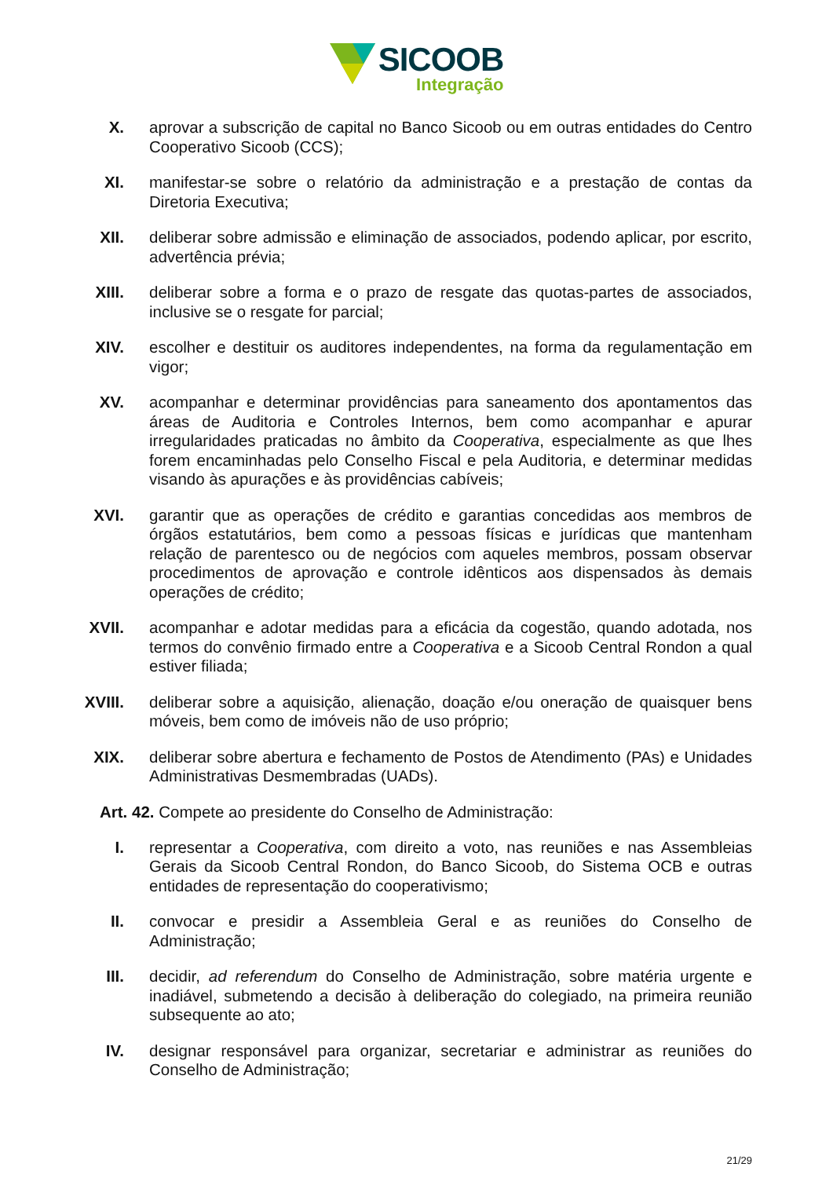SICOOB
Integração
X. aprovar a subscrição de capital no Banco Sicoob ou em outras entidades do Centro Cooperativo Sicoob (CCS);
XI. manifestar-se sobre o relatório da administração e a prestação de contas da Diretoria Executiva;
XII. deliberar sobre admissão e eliminação de associados, podendo aplicar, por escrito, advertência prévia;
XIII.
deliberar sobre a forma e o prazo de resgate das quotas-partes de associados, inclusive se o resgate for parcial;
XIV. escolher e destituir os auditores independentes, na forma da regulamentação em vigor;
XV. acompanhar e determinar providências para saneamento dos apontamentos das áreas de Auditoria e Controles Internos, bem como acompanhar e apurar irregularidades praticadas no âmbito da Cooperativa, especialmente as que lhes forem encaminhadas pelo Conselho Fiscal e pela Auditoria, e determinar medidas visando às apurações e às providências cabíveis;
XVI. garantir que as operações de crédito e garantias concedidas aos membros de órgãos estatutários, bem como a pessoas físicas e jurídicas que mantenham relação de parentesco ou de negócios com aqueles membros, possam observar procedimentos de aprovação e controle idênticos aos dispensados às demais operações de crédito;
XVII.
acompanhar e adotar medidas para a eficácia da cogestão, quando adotada, nos termos do convênio firmado entre a Cooperativa e a Sicoob Central Rondon a qual estiver filiada;
XVIII.
deliberar sobre a aquisição, alienação, doação e/ou oneração de quaisquer bens móveis, bem como de imóveis não de uso próprio;
XIX. deliberar sobre abertura e fechamento de Postos de Atendimento (PAs) e Unidades Administrativas Desmembradas (UADs).
Art. 42. Compete ao presidente do Conselho de Administração:
I. representar a Cooperativa, com direito a voto, nas reuniões e nas Assembleias Gerais da Sicoob Central Rondon, do Banco Sicoob, do Sistema OCB e outras entidades de representação do cooperativismo;
II. convocar e presidir a Assembleia Geral e as reuniões do Conselho de Administração;
III. decidir, ad referendum do Conselho de Administração, sobre matéria urgente e inadiável, submetendo a decisão à deliberação do colegiado, na primeira reunião subsequente ao ato;
IV. designar responsável para organizar, secretariar e administrar as reuniões do Conselho de Administração;
21/29